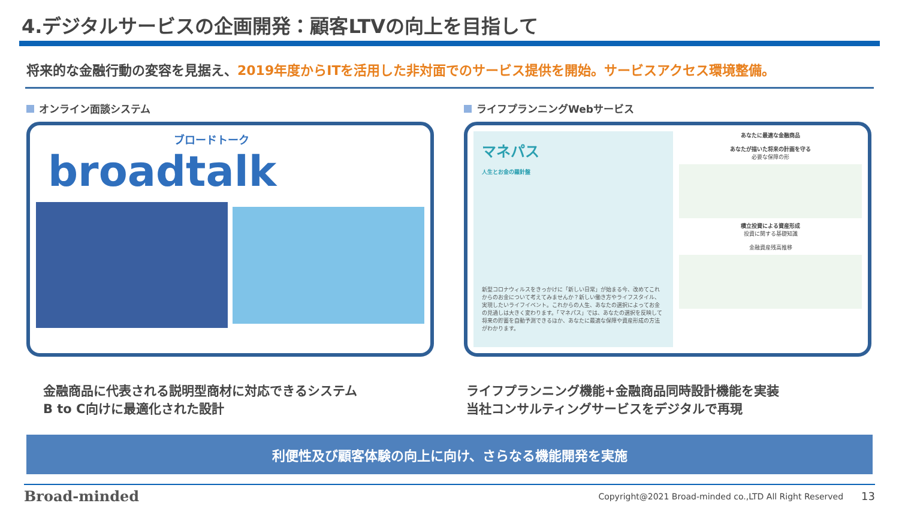4.デジタルサービスの企画開発：顧客LTVの向上を目指して
将来的な金融行動の変容を見据え、2019年度からITを活用した非対面でのサービス提供を開始。サービスアクセス環境整備。
オンライン面談システム
ブロードトーク
broadtalk
ライフプランニングWebサービス
マネパス
人生とお金の羅針盤
新型コロナウィルスをきっかけに「新しい日常」が始まる今、改めてこれからのお金について考えてみませんか？新しい働き方やライフスタイル、実現したいライフイベント。これからの人生、あなたの選択によってお金の見通しは大きく変わります。「マネパス」では、あなたの選択を反映して将来の貯蓄を自動予測できるほか、あなたに最適な保障や資産形成の方法がわかります。
あなたに最適な金融商品
あなたが描いた将来の計画を守る
必要な保障の形
積立投資による資産形成
投資に関する基礎知識
金融資産残高推移
金融商品に代表される説明型商材に対応できるシステム
B to C向けに最適化された設計
ライフプランニング機能+金融商品同時設計機能を実装
当社コンサルティングサービスをデジタルで再現
利便性及び顧客体験の向上に向け、さらなる機能開発を実施
Broad-minded Copyright@2021 Broad-minded co.,LTD All Right Reserved 13